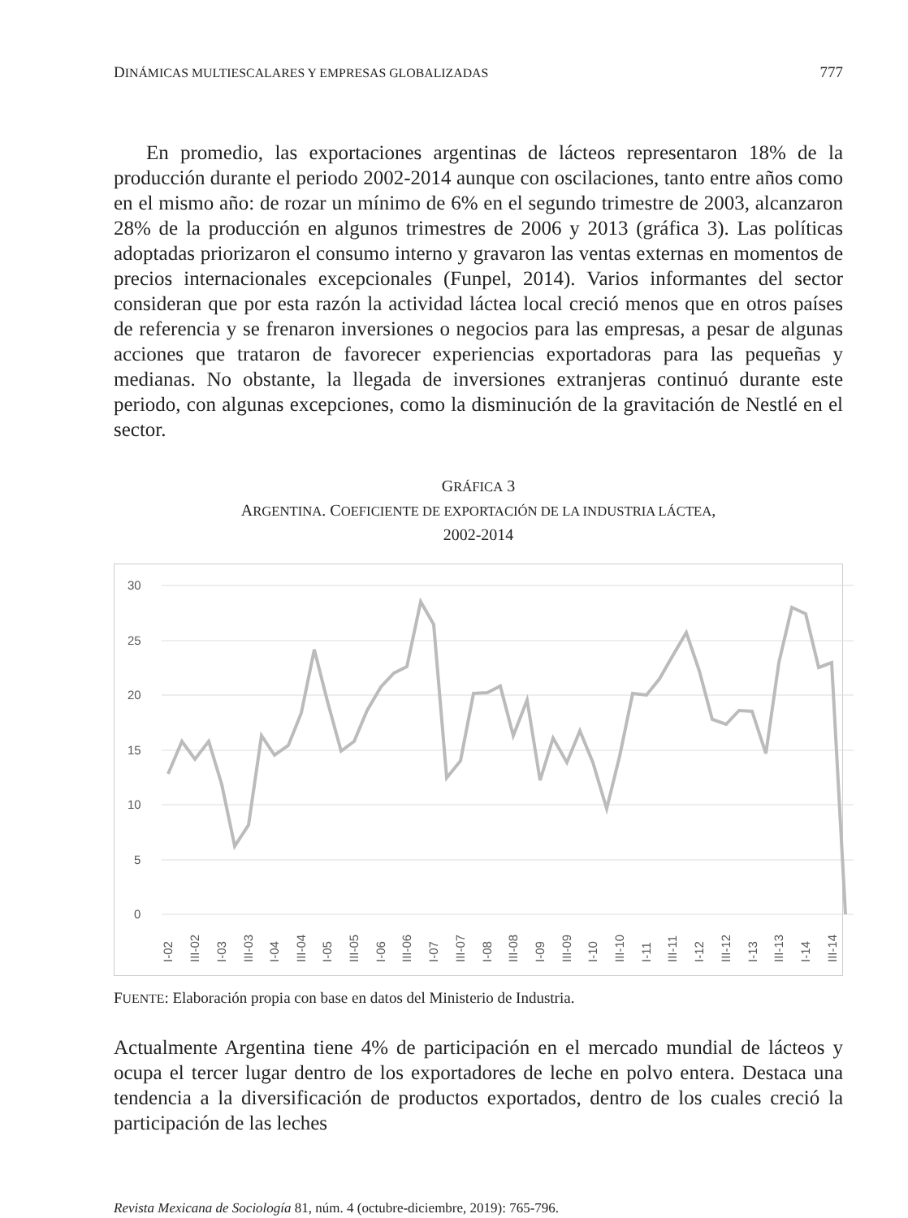DINÁMICAS MULTIESCALARES Y EMPRESAS GLOBALIZADAS 777
En promedio, las exportaciones argentinas de lácteos representaron 18% de la producción durante el periodo 2002-2014 aunque con oscilaciones, tanto entre años como en el mismo año: de rozar un mínimo de 6% en el segundo trimestre de 2003, alcanzaron 28% de la producción en algunos trimestres de 2006 y 2013 (gráfica 3). Las políticas adoptadas priorizaron el consumo interno y gravaron las ventas externas en momentos de precios internacionales excepcionales (Funpel, 2014). Varios informantes del sector consideran que por esta razón la actividad láctea local creció menos que en otros países de referencia y se frenaron inversiones o negocios para las empresas, a pesar de algunas acciones que trataron de favorecer experiencias exportadoras para las pequeñas y medianas. No obstante, la llegada de inversiones extranjeras continuó durante este periodo, con algunas excepciones, como la disminución de la gravitación de Nestlé en el sector.
GRÁFICA 3
ARGENTINA. COEFICIENTE DE EXPORTACIÓN DE LA INDUSTRIA LÁCTEA,
2002-2014
30
25
20
15
10
5
0
I-02
III-02
I-03
III-03
I-04
III-04
I-05
III-05
I-06
III-06
I-07
III-07
I-08
III-08
I-09
III-09
I-10
III-10
I-11
III-11
I-12
III-12
I-13
III-13
I-14
III-14
FUENTE: Elaboración propia con base en datos del Ministerio de Industria.
Actualmente Argentina tiene 4% de participación en el mercado mundial de lácteos y ocupa el tercer lugar dentro de los exportadores de leche en polvo entera. Destaca una tendencia a la diversificación de productos exportados, dentro de los cuales creció la participación de las leches
Revista Mexicana de Sociología 81, núm. 4 (octubre-diciembre, 2019): 765-796.